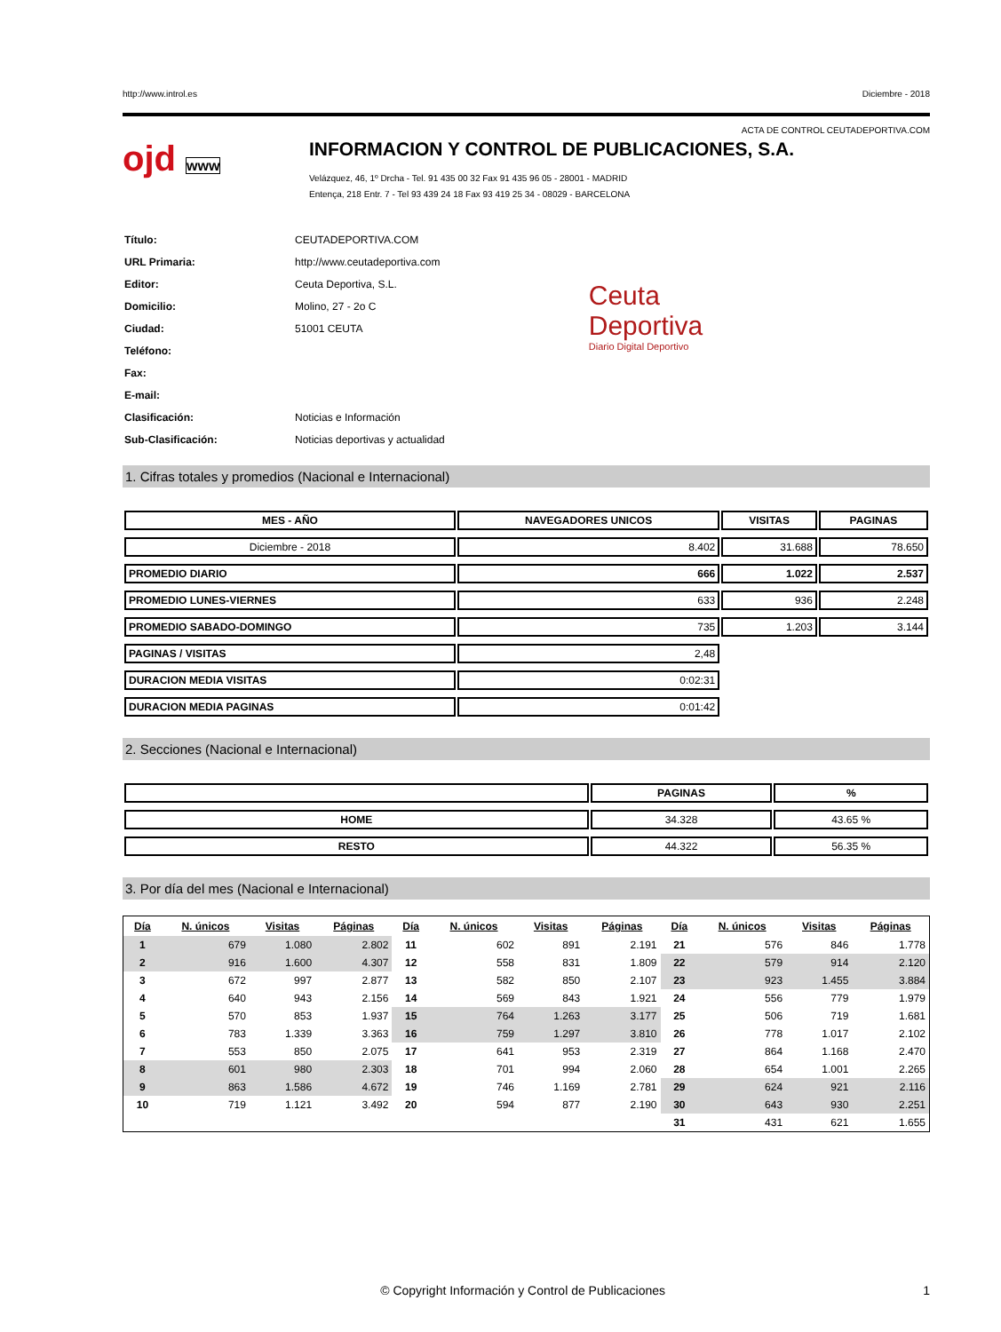http://www.introl.es Diciembre - 2018
ACTA DE CONTROL CEUTADEPORTIVA.COM
ojd www
INFORMACION Y CONTROL DE PUBLICACIONES, S.A.
Velázquez, 46, 1º Drcha - Tel. 91 435 00 32 Fax 91 435 96 05 - 28001 - MADRID
Entença, 218 Entr. 7 - Tel 93 439 24 18 Fax 93 419 25 34 - 08029 - BARCELONA
| Título: | CEUTADEPORTIVA.COM |
| URL Primaria: | http://www.ceutadeportiva.com |
| Editor: | Ceuta Deportiva, S.L. |
| Domicilio: | Molino, 27 - 2o C |
| Ciudad: | 51001 CEUTA |
| Teléfono: | |
| Fax: | |
| E-mail: | |
| Clasificación: | Noticias e Información |
| Sub-Clasificación: | Noticias deportivas y actualidad |
Ceuta
Deportiva
Diario Digital Deportivo
1. Cifras totales y promedios (Nacional e Internacional)
| MES - AÑO | NAVEGADORES UNICOS | VISITAS | PAGINAS |
| --- | --- | --- | --- |
| Diciembre - 2018 | 8.402 | 31.688 | 78.650 |
| PROMEDIO DIARIO | 666 | 1.022 | 2.537 |
| PROMEDIO LUNES-VIERNES | 633 | 936 | 2.248 |
| PROMEDIO SABADO-DOMINGO | 735 | 1.203 | 3.144 |
| PAGINAS / VISITAS | 2,48 | | |
| DURACION MEDIA VISITAS | 0:02:31 | | |
| DURACION MEDIA PAGINAS | 0:01:42 | | |
2. Secciones (Nacional e Internacional)
| | PAGINAS | % |
| --- | --- | --- |
| HOME | 34.328 | 43.65 % |
| RESTO | 44.322 | 56.35 % |
3. Por día del mes (Nacional e Internacional)
| Día | N. únicos | Visitas | Páginas | Día | N. únicos | Visitas | Páginas | Día | N. únicos | Visitas | Páginas |
| --- | --- | --- | --- | --- | --- | --- | --- | --- | --- | --- | --- |
| 1 | 679 | 1.080 | 2.802 | 11 | 602 | 891 | 2.191 | 21 | 576 | 846 | 1.778 |
| 2 | 916 | 1.600 | 4.307 | 12 | 558 | 831 | 1.809 | 22 | 579 | 914 | 2.120 |
| 3 | 672 | 997 | 2.877 | 13 | 582 | 850 | 2.107 | 23 | 923 | 1.455 | 3.884 |
| 4 | 640 | 943 | 2.156 | 14 | 569 | 843 | 1.921 | 24 | 556 | 779 | 1.979 |
| 5 | 570 | 853 | 1.937 | 15 | 764 | 1.263 | 3.177 | 25 | 506 | 719 | 1.681 |
| 6 | 783 | 1.339 | 3.363 | 16 | 759 | 1.297 | 3.810 | 26 | 778 | 1.017 | 2.102 |
| 7 | 553 | 850 | 2.075 | 17 | 641 | 953 | 2.319 | 27 | 864 | 1.168 | 2.470 |
| 8 | 601 | 980 | 2.303 | 18 | 701 | 994 | 2.060 | 28 | 654 | 1.001 | 2.265 |
| 9 | 863 | 1.586 | 4.672 | 19 | 746 | 1.169 | 2.781 | 29 | 624 | 921 | 2.116 |
| 10 | 719 | 1.121 | 3.492 | 20 | 594 | 877 | 2.190 | 30 | 643 | 930 | 2.251 |
| | | | | | | | | 31 | 431 | 621 | 1.655 |
© Copyright Información y Control de Publicaciones 1